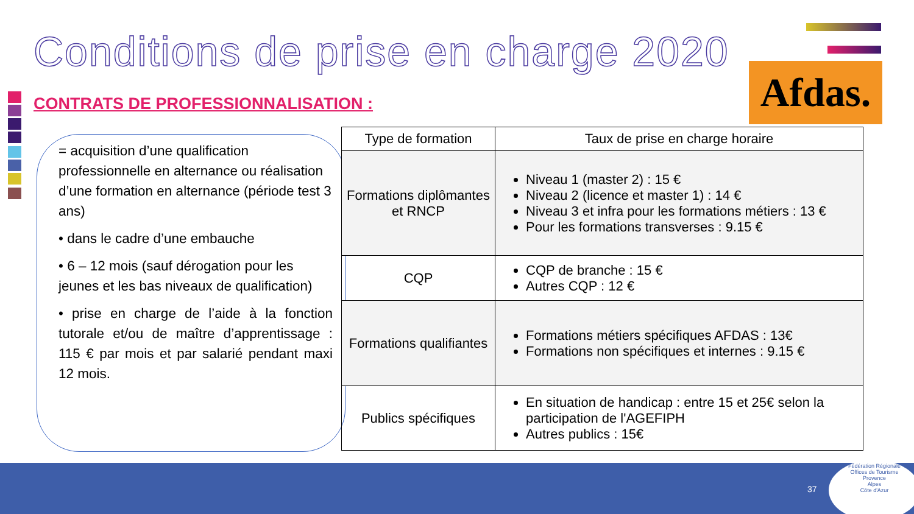Conditions de prise en charge 2020
Afdas.
CONTRATS DE PROFESSIONNALISATION :
= acquisition d’une qualification professionnelle en alternance ou réalisation d’une formation en alternance (période test 3 ans)
• dans le cadre d’une embauche
• 6 – 12 mois (sauf dérogation pour les jeunes et les bas niveaux de qualification)
• prise en charge de l’aide à la fonction tutorale et/ou de maître d’apprentissage : 115 € par mois et par salarié pendant maxi 12 mois.
| Type de formation | Taux de prise en charge horaire |
| --- | --- |
| Formations diplômantes et RNCP | Niveau 1 (master 2) : 15 € Niveau 2 (licence et master 1) : 14 € Niveau 3 et infra pour les formations métiers : 13 € Pour les formations transverses : 9.15 € |
| CQP | CQP de branche : 15 € Autres CQP : 12 € |
| Formations qualifiantes | Formations métiers spécifiques AFDAS : 13€ Formations non spécifiques et internes : 9.15 € |
| Publics spécifiques | En situation de handicap : entre 15 et 25€ selon la participation de l'AGEFIPH Autres publics : 15€ |
37
Fédération Régionale
Offices de Tourisme
Provence
Alpes
Côte d'Azur